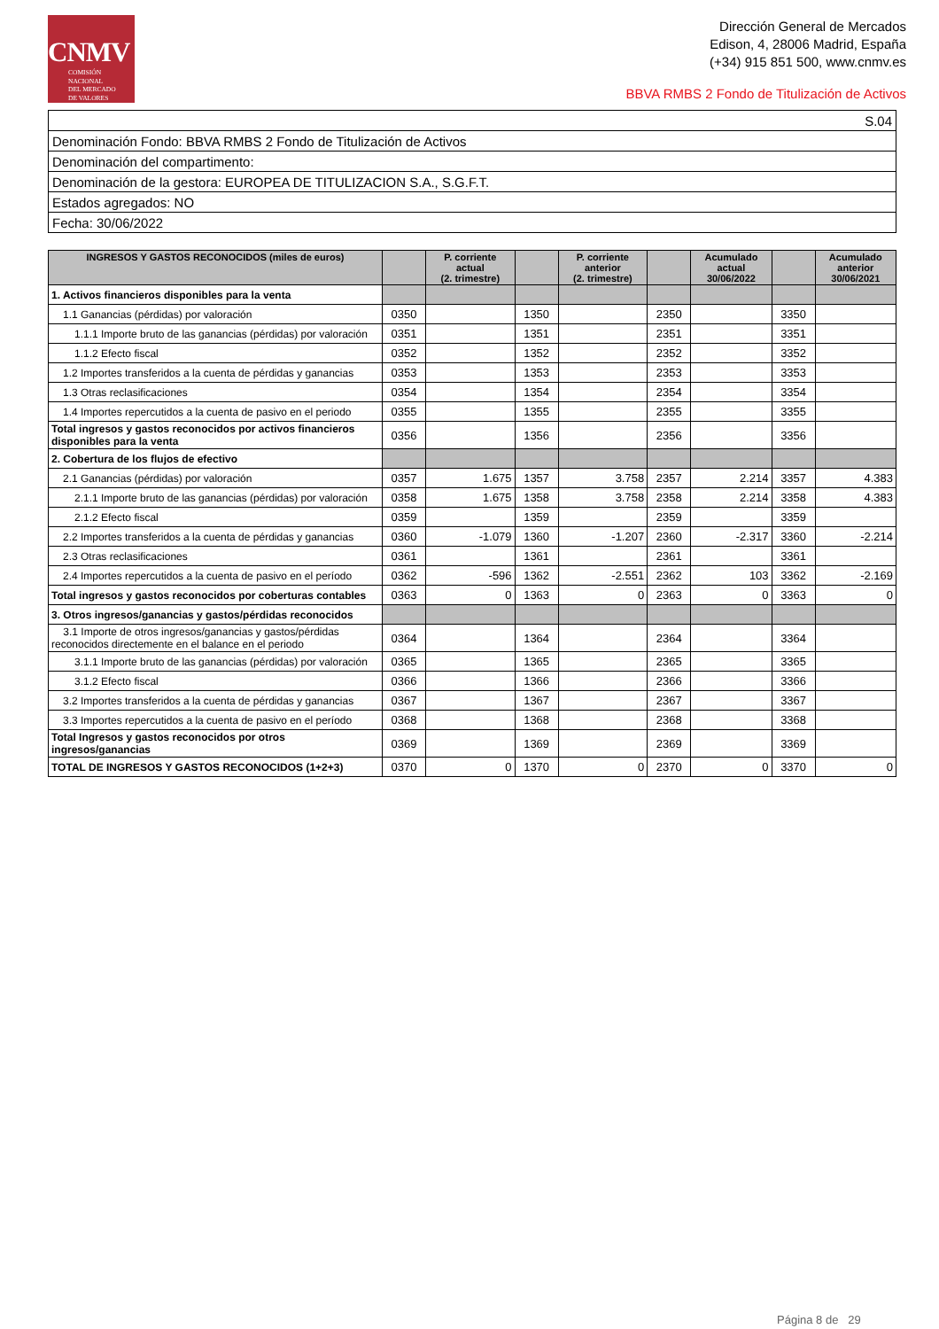CNMV
COMISIÓN
NACIONAL
DEL MERCADO
DE VALORES
Dirección General de Mercados
Edison, 4, 28006 Madrid, España
(+34) 915 851 500, www.cnmv.es
BBVA RMBS 2 Fondo de Titulización de Activos
| S.04 |
| Denominación Fondo: BBVA RMBS 2 Fondo de Titulización de Activos |
| Denominación del compartimento: |
| Denominación de la gestora: EUROPEA DE TITULIZACION S.A., S.G.F.T. |
| Estados agregados: NO |
| Fecha: 30/06/2022 |
| INGRESOS Y GASTOS RECONOCIDOS (miles de euros) | | P. corriente actual (2. trimestre) | | P. corriente anterior (2. trimestre) | | Acumulado actual 30/06/2022 | | Acumulado anterior 30/06/2021 |
| --- | --- | --- | --- | --- | --- | --- | --- | --- |
| 1. Activos financieros disponibles para la venta | | | | | | | | |
| 1.1 Ganancias (pérdidas) por valoración | 0350 | | 1350 | | 2350 | | 3350 | |
| 1.1.1 Importe bruto de las ganancias (pérdidas) por valoración | 0351 | | 1351 | | 2351 | | 3351 | |
| 1.1.2 Efecto fiscal | 0352 | | 1352 | | 2352 | | 3352 | |
| 1.2 Importes transferidos a la cuenta de pérdidas y ganancias | 0353 | | 1353 | | 2353 | | 3353 | |
| 1.3 Otras reclasificaciones | 0354 | | 1354 | | 2354 | | 3354 | |
| 1.4 Importes repercutidos a la cuenta de pasivo en el periodo | 0355 | | 1355 | | 2355 | | 3355 | |
| Total ingresos y gastos reconocidos por activos financieros disponibles para la venta | 0356 | | 1356 | | 2356 | | 3356 | |
| 2. Cobertura de los flujos de efectivo | | | | | | | | |
| 2.1 Ganancias (pérdidas) por valoración | 0357 | 1.675 | 1357 | 3.758 | 2357 | 2.214 | 3357 | 4.383 |
| 2.1.1 Importe bruto de las ganancias (pérdidas) por valoración | 0358 | 1.675 | 1358 | 3.758 | 2358 | 2.214 | 3358 | 4.383 |
| 2.1.2 Efecto fiscal | 0359 | | 1359 | | 2359 | | 3359 | |
| 2.2 Importes transferidos a la cuenta de pérdidas y ganancias | 0360 | -1.079 | 1360 | -1.207 | 2360 | -2.317 | 3360 | -2.214 |
| 2.3 Otras reclasificaciones | 0361 | | 1361 | | 2361 | | 3361 | |
| 2.4 Importes repercutidos a la cuenta de pasivo en el período | 0362 | -596 | 1362 | -2.551 | 2362 | 103 | 3362 | -2.169 |
| Total ingresos y gastos reconocidos por coberturas contables | 0363 | 0 | 1363 | 0 | 2363 | 0 | 3363 | 0 |
| 3. Otros ingresos/ganancias y gastos/pérdidas reconocidos | | | | | | | | |
| 3.1 Importe de otros ingresos/ganancias y gastos/pérdidas reconocidos directemente en el balance en el periodo | 0364 | | 1364 | | 2364 | | 3364 | |
| 3.1.1 Importe bruto de las ganancias (pérdidas) por valoración | 0365 | | 1365 | | 2365 | | 3365 | |
| 3.1.2 Efecto fiscal | 0366 | | 1366 | | 2366 | | 3366 | |
| 3.2 Importes transferidos a la cuenta de pérdidas y ganancias | 0367 | | 1367 | | 2367 | | 3367 | |
| 3.3 Importes repercutidos a la cuenta de pasivo en el período | 0368 | | 1368 | | 2368 | | 3368 | |
| Total Ingresos y gastos reconocidos por otros ingresos/ganancias | 0369 | | 1369 | | 2369 | | 3369 | |
| TOTAL DE INGRESOS Y GASTOS RECONOCIDOS (1+2+3) | 0370 | 0 | 1370 | 0 | 2370 | 0 | 3370 | 0 |
Página 8 de 29